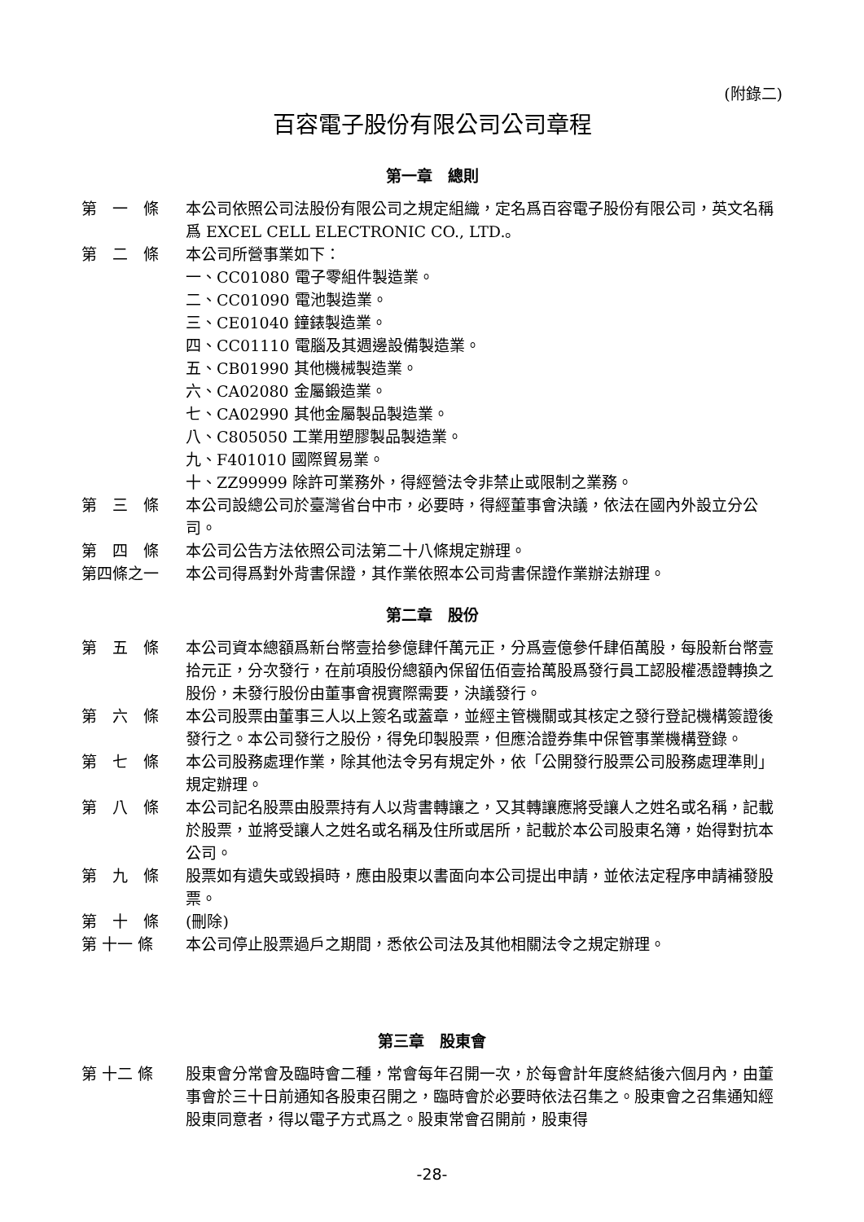(附錄二)
百容電子股份有限公司公司章程
第一章　總則
第　一　條
本公司依照公司法股份有限公司之規定組織，定名爲百容電子股份有限公司，英文名稱爲 EXCEL CELL ELECTRONIC CO., LTD.。
第　二　條
本公司所營事業如下：
一、CC01080 電子零組件製造業。
二、CC01090 電池製造業。
三、CE01040 鐘錶製造業。
四、CC01110 電腦及其週邊設備製造業。
五、CB01990 其他機械製造業。
六、CA02080 金屬鍛造業。
七、CA02990 其他金屬製品製造業。
八、C805050 工業用塑膠製品製造業。
九、F401010 國際貿易業。
十、ZZ99999 除許可業務外，得經營法令非禁止或限制之業務。
第　三　條
本公司設總公司於臺灣省台中市，必要時，得經董事會決議，依法在國內外設立分公司。
第　四　條
本公司公告方法依照公司法第二十八條規定辦理。
第四條之一
本公司得爲對外背書保證，其作業依照本公司背書保證作業辦法辦理。
第二章　股份
第　五　條
本公司資本總額爲新台幣壹拾參億肆仟萬元正，分爲壹億參仟肆佰萬股，每股新台幣壹拾元正，分次發行，在前項股份總額內保留伍佰壹拾萬股爲發行員工認股權憑證轉換之股份，未發行股份由董事會視實際需要，決議發行。
第　六　條
本公司股票由董事三人以上簽名或蓋章，並經主管機關或其核定之發行登記機構簽證後發行之。本公司發行之股份，得免印製股票，但應洽證券集中保管事業機構登錄。
第　七　條
本公司股務處理作業，除其他法令另有規定外，依「公開發行股票公司股務處理準則」規定辦理。
第　八　條
本公司記名股票由股票持有人以背書轉讓之，又其轉讓應將受讓人之姓名或名稱，記載於股票，並將受讓人之姓名或名稱及住所或居所，記載於本公司股東名簿，始得對抗本公司。
第　九　條
股票如有遺失或毀損時，應由股東以書面向本公司提出申請，並依法定程序申請補發股票。
第　十　條
(刪除)
第 十一 條
本公司停止股票過戶之期間，悉依公司法及其他相關法令之規定辦理。
第三章　股東會
第 十二 條
股東會分常會及臨時會二種，常會每年召開一次，於每會計年度終結後六個月內，由董事會於三十日前通知各股東召開之，臨時會於必要時依法召集之。股東會之召集通知經股東同意者，得以電子方式爲之。股東常會召開前，股東得
-28-